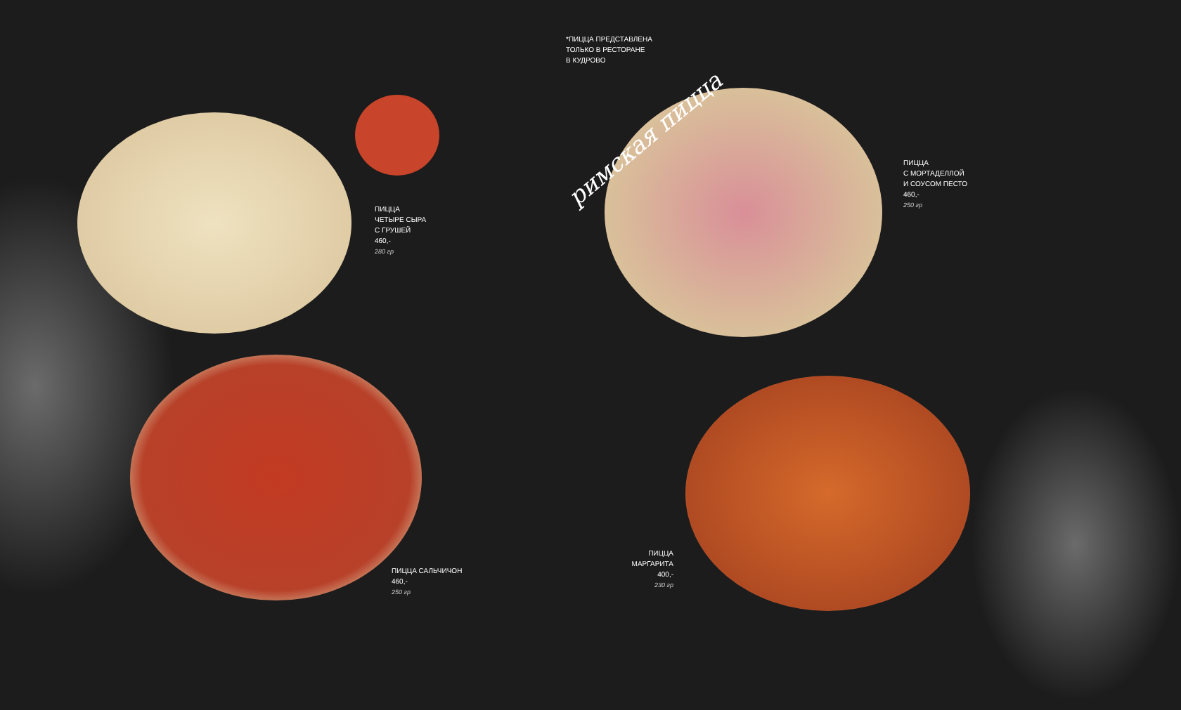*ПИЦЦА ПРЕДСТАВЛЕНА
ТОЛЬКО В РЕСТОРАНЕ
В КУДРОВО
римская пицца
ПИЦЦА
ЧЕТЫРЕ СЫРА
С ГРУШЕЙ
460,-
280 гр
ПИЦЦА
С МОРТАДЕЛЛОЙ
И СОУСОМ ПЕСТО
460,-
250 гр
ПИЦЦА САЛЬЧИЧОН
460,-
250 гр
ПИЦЦА
МАРГАРИТА
400,-
230 гр